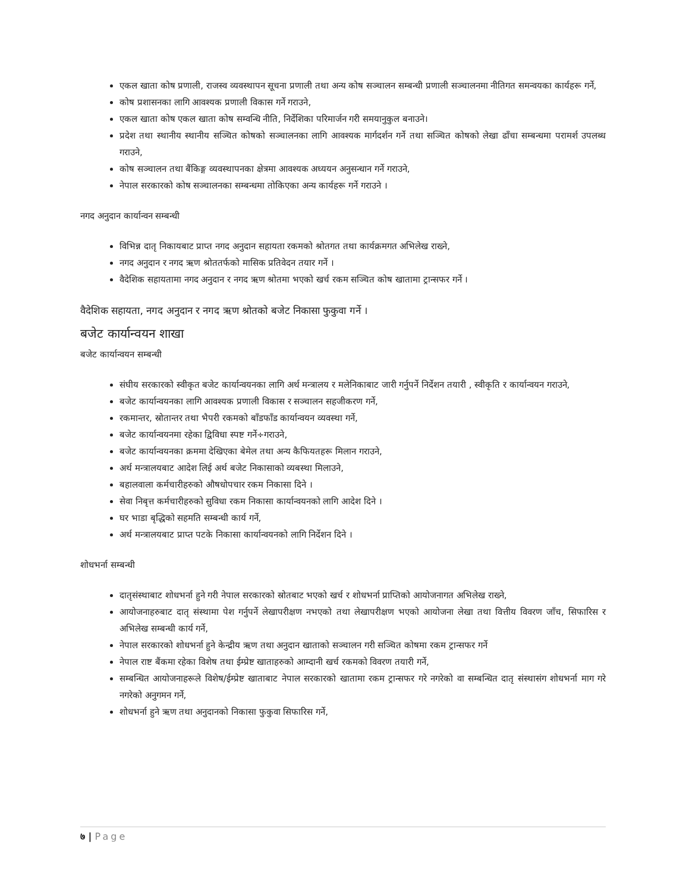एकल खाता कोष प्रणाली, राजस्व व्यवस्थापन सूचना प्रणाली तथा अन्य कोष सञ्चालन सम्बन्धी प्रणाली सञ्चालनमा नीतिगत समन्वयका कार्यहरू गर्ने,
कोष प्रशासनका लागि आवश्यक प्रणाली विकास गर्ने गराउने,
एकल खाता कोष एकल खाता कोष सम्वन्धि नीति, निर्देशिका परिमार्जन गरी समयानुकुल बनाउने।
प्रदेश तथा स्थानीय स्थानीय सञ्चित कोषको सञ्चालनका लागि आवश्यक मार्गदर्शन गर्ने तथा सञ्चित कोषको लेखा ढाँचा सम्बन्धमा परामर्श उपलब्ध गराउने,
कोष सञ्चालन तथा बैंकिङ्ग व्यवस्थापनका क्षेत्रमा आवश्यक अध्ययन अनुसन्धान गर्ने गराउने,
नेपाल सरकारको कोष सञ्चालनका सम्बन्धमा तोकिएका अन्य कार्यहरू गर्ने गराउने ।
नगद अनुदान कार्यान्वन सम्बन्धी
विभिन्न दातृ निकायबाट प्राप्त नगद अनुदान सहायता रकमको श्रोतगत तथा कार्यक्रमगत अभिलेख राख्ने,
नगद अनुदान र नगद ऋण श्रोततर्फको मासिक प्रतिवेदन तयार गर्ने ।
वैदेशिक सहायतामा नगद अनुदान र नगद ऋण श्रोतमा भएको खर्च रकम सञ्चित कोष खातामा ट्रान्सफर गर्ने ।
वैदेशिक सहायता, नगद अनुदान र नगद ऋण श्रोतको बजेट निकासा फुकुवा गर्ने ।
बजेट कार्यान्वयन शाखा
बजेट कार्यान्वयन सम्बन्धी
संघीय सरकारको स्वीकृत बजेट कार्यान्वयनका लागि अर्थ मन्त्रालय र मलेनिकाबाट जारी गर्नुपर्ने निर्देशन तयारी , स्वीकृति र कार्यान्वयन गराउने,
बजेट कार्यान्वयनका लागि आवश्यक प्रणाली विकास र सञ्चालन सहजीकरण गर्ने,
रकमान्तर, स्रोतान्तर तथा भैपरी रकमको बाँडफाँड कार्यान्वयन व्यवस्था गर्ने,
बजेट कार्यान्वयनमा रहेका द्विविधा स्पष्ट गर्ने÷गराउने,
बजेट कार्यान्वयनका क्रममा देखिएका बेमेल तथा अन्य कैफियतहरू मिलान गराउने,
अर्थ मन्त्रालयबाट आदेश लिई अर्थ बजेट निकासाको व्यबस्था मिलाउने,
बहालवाला कर्मचारीहरुको औषधोपचार रकम निकासा दिने ।
सेवा निबृत्त कर्मचारीहरुको सुविधा रकम निकासा कार्यान्वयनको लागि आदेश दिने ।
घर भाडा बृद्धिको सहमति सम्बन्धी कार्य गर्ने,
अर्थ मन्त्रालयबाट प्राप्त पटके निकासा कार्यान्वयनको लागि निर्देशन दिने ।
शोधभर्ना सम्बन्धी
दातृसंस्थाबाट शोधभर्ना हुने गरी नेपाल सरकारको स्रोतबाट भएको खर्च र शोधभर्ना प्राप्तिको आयोजनागत अभिलेख राख्ने,
आयोजनाहरुबाट दातृ संस्थामा पेश गर्नुपर्ने लेखापरीक्षण नभएको तथा लेखापरीक्षण भएको आयोजना लेखा तथा वित्तीय विवरण जाँच, सिफारिस र अभिलेख सम्बन्धी कार्य गर्ने,
नेपाल सरकारको शोधभर्ना हुने केन्द्रीय ऋण तथा अनुदान खाताको सञ्चालन गरी सञ्चित कोषमा रकम ट्रान्सफर गर्ने
नेपाल राष्ट बैंकमा रहेका विशेष तथा ईम्प्रेष्ट खाताहरुको आम्दानी खर्च रकमको विवरण तयारी गर्ने,
सम्बन्धित आयोजनाहरूले विशेष/ईम्प्रेष्ट खाताबाट नेपाल सरकारको खातामा रकम ट्रान्सफर गरे नगरेको वा सम्बन्धित दातृ संस्थासंग शोधभर्ना माग गरे नगरेको अनुगमन गर्ने,
शोधभर्ना हुने ऋण तथा अनुदानको निकासा फुकुवा सिफारिस गर्ने,
७ | Page